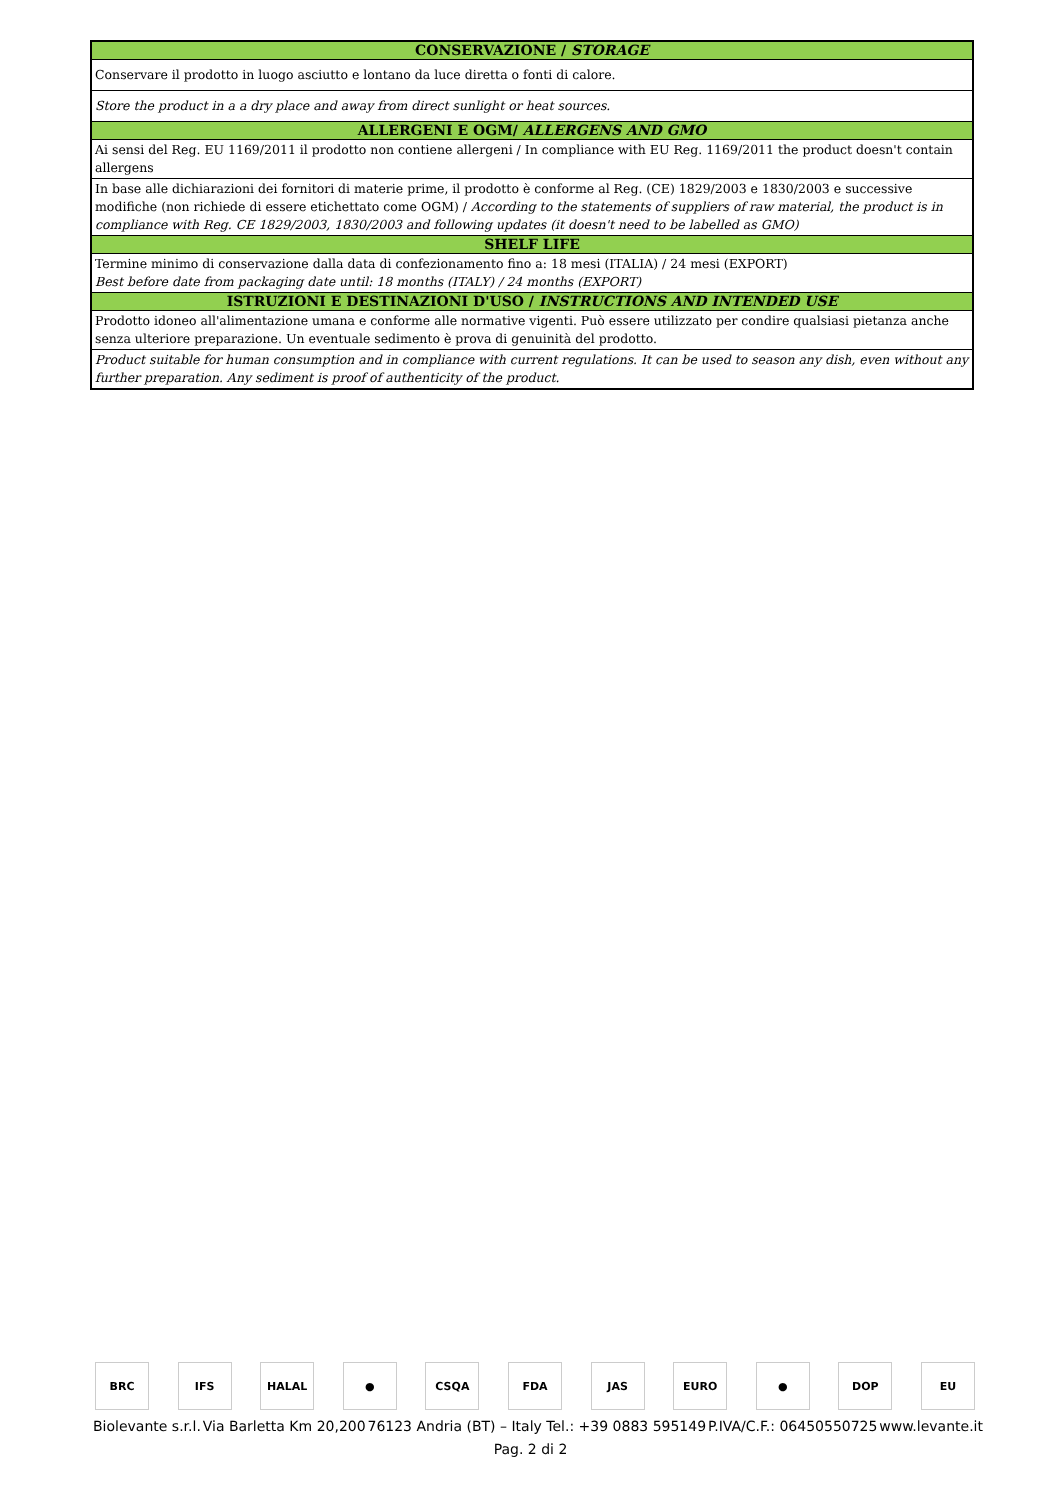| CONSERVAZIONE / STORAGE |
| --- |
| Conservare il prodotto in luogo asciutto e lontano da luce diretta o fonti di calore. |
| Store the product in a a dry place and away from direct sunlight or heat sources. |
| ALLERGENI E OGM/ ALLERGENS AND GMO |
| Ai sensi del Reg. EU 1169/2011 il prodotto non contiene allergeni / In compliance with EU Reg. 1169/2011 the product doesn't contain allergens |
| In base alle dichiarazioni dei fornitori di materie prime, il prodotto è conforme al Reg. (CE) 1829/2003 e 1830/2003 e successive modifiche (non richiede di essere etichettato come OGM) / According to the statements of suppliers of raw material, the product is in compliance with Reg. CE 1829/2003, 1830/2003 and following updates (it doesn't need to be labelled as GMO) |
| SHELF LIFE |
| Termine minimo di conservazione dalla data di confezionamento fino a: 18 mesi (ITALIA) / 24 mesi (EXPORT) Best before date from packaging date until: 18 months (ITALY) / 24 months (EXPORT) |
| ISTRUZIONI E DESTINAZIONI D'USO / INSTRUCTIONS AND INTENDED USE |
| Prodotto idoneo all'alimentazione umana e conforme alle normative vigenti. Può essere utilizzato per condire qualsiasi pietanza anche senza ulteriore preparazione. Un eventuale sedimento è prova di genuinità del prodotto. |
| Product suitable for human consumption and in compliance with current regulations. It can be used to season any dish, even without any further preparation. Any sediment is proof of authenticity of the product. |
BRC IFS HALAL ● CSQA FDA JAS EURO ● DOP EU
Biolevante s.r.l. Via Barletta Km 20,200 76123 Andria (BT) – Italy Tel.: +39 0883 595149 P.IVA/C.F.: 06450550725 www.levante.it
Pag. 2 di 2